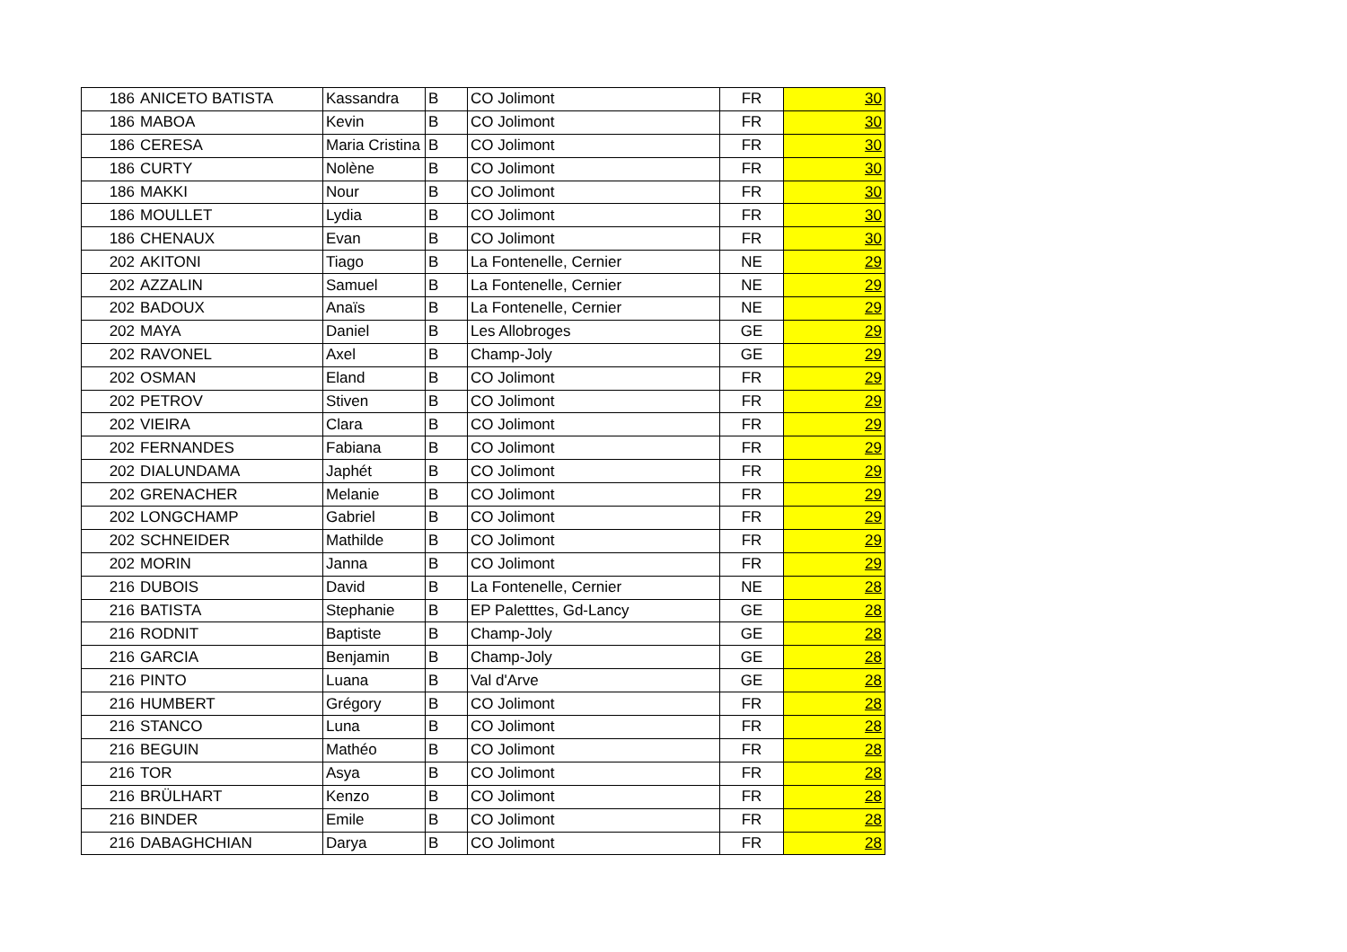| 186 | ANICETO BATISTA | Kassandra | B | CO Jolimont | FR | 30 |
| 186 | MABOA | Kevin | B | CO Jolimont | FR | 30 |
| 186 | CERESA | Maria Cristina | B | CO Jolimont | FR | 30 |
| 186 | CURTY | Nolène | B | CO Jolimont | FR | 30 |
| 186 | MAKKI | Nour | B | CO Jolimont | FR | 30 |
| 186 | MOULLET | Lydia | B | CO Jolimont | FR | 30 |
| 186 | CHENAUX | Evan | B | CO Jolimont | FR | 30 |
| 202 | AKITONI | Tiago | B | La Fontenelle, Cernier | NE | 29 |
| 202 | AZZALIN | Samuel | B | La Fontenelle, Cernier | NE | 29 |
| 202 | BADOUX | Anaïs | B | La Fontenelle, Cernier | NE | 29 |
| 202 | MAYA | Daniel | B | Les Allobroges | GE | 29 |
| 202 | RAVONEL | Axel | B | Champ-Joly | GE | 29 |
| 202 | OSMAN | Eland | B | CO Jolimont | FR | 29 |
| 202 | PETROV | Stiven | B | CO Jolimont | FR | 29 |
| 202 | VIEIRA | Clara | B | CO Jolimont | FR | 29 |
| 202 | FERNANDES | Fabiana | B | CO Jolimont | FR | 29 |
| 202 | DIALUNDAMA | Japhét | B | CO Jolimont | FR | 29 |
| 202 | GRENACHER | Melanie | B | CO Jolimont | FR | 29 |
| 202 | LONGCHAMP | Gabriel | B | CO Jolimont | FR | 29 |
| 202 | SCHNEIDER | Mathilde | B | CO Jolimont | FR | 29 |
| 202 | MORIN | Janna | B | CO Jolimont | FR | 29 |
| 216 | DUBOIS | David | B | La Fontenelle, Cernier | NE | 28 |
| 216 | BATISTA | Stephanie | B | EP Paletttes, Gd-Lancy | GE | 28 |
| 216 | RODNIT | Baptiste | B | Champ-Joly | GE | 28 |
| 216 | GARCIA | Benjamin | B | Champ-Joly | GE | 28 |
| 216 | PINTO | Luana | B | Val d'Arve | GE | 28 |
| 216 | HUMBERT | Grégory | B | CO Jolimont | FR | 28 |
| 216 | STANCO | Luna | B | CO Jolimont | FR | 28 |
| 216 | BEGUIN | Mathéo | B | CO Jolimont | FR | 28 |
| 216 | TOR | Asya | B | CO Jolimont | FR | 28 |
| 216 | BRÜLHART | Kenzo | B | CO Jolimont | FR | 28 |
| 216 | BINDER | Emile | B | CO Jolimont | FR | 28 |
| 216 | DABAGHCHIAN | Darya | B | CO Jolimont | FR | 28 |